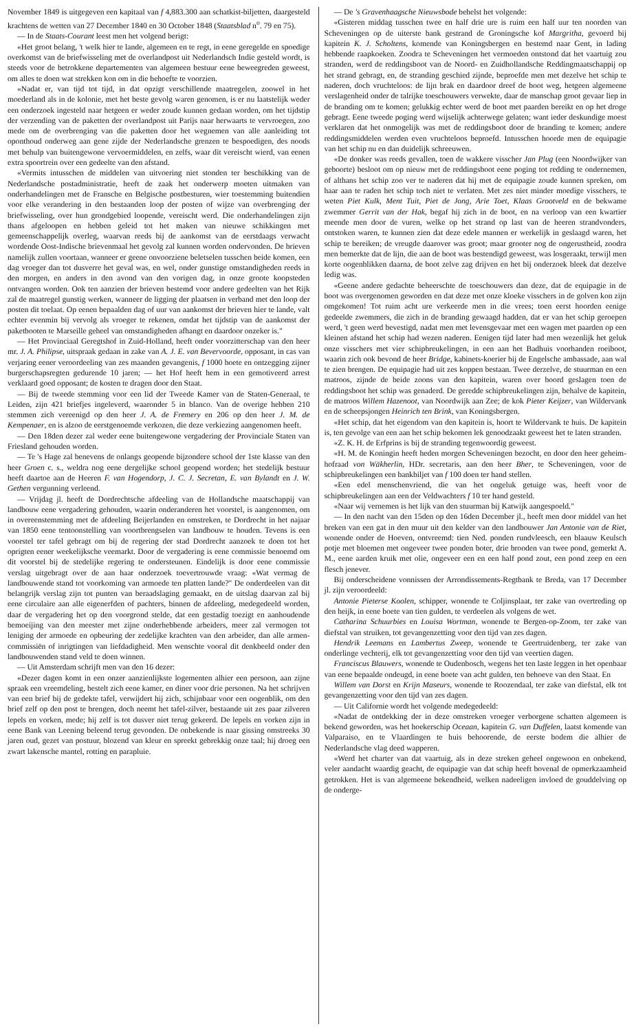November 1849 is uitgegeven een kapitaal van f 4,883.300 aan schatkist-biljetten, daargesteld krachtens de wetten van 27 December 1840 en 30 October 1848 (Staatsblad n<sup>o</sup>. 79 en 75).
— In de Staats-Courant leest men het volgend berigt:
«Het groot belang, 't welk hier te lande, algemeen en te regt, in eene geregelde en spoedige overkomst van de briefwisseling met de overlandpost uit Nederlandsch Indie gesteld wordt, is steeds voor de betrokkene departementen van algemeen bestuur eene beweegreden geweest, om alles te doen wat strekken kon om in die behoefte te voorzien.
«Nadat er, van tijd tot tijd, in dat opzigt verschillende maatregelen, zoowel in het moederland als in de kolonie, met het beste gevolg waren genomen, is er nu laatstelijk weder een onderzoek ingesteld naar hetgeen er weder zoude kunnen gedaan worden, om het tijdstip der verzending van de paketten der overlandpost uit Parijs naar herwaarts te vervroegen, zoo mede om de overbrenging van die paketten door het wegnemen van alle aanleiding tot oponthoud onderweg aan gene zijde der Nederlandsche grenzen te bespoedigen, des noods met behulp van buitengewone vervoermiddelen, en zelfs, waar dit vereischt wierd, van eenen extra spoortrein over een gedeelte van den afstand.
«Vermits intusschen de middelen van uitvoering niet stonden ter beschikking van de Nederlandsche postadministratie, heeft de zaak het onderwerp moeten uitmaken van onderhandelingen met de Fransche en Belgische postbesturen, wier toestemming buitendien voor elke verandering in den bestaanden loop der posten of wijze van overbrenging der briefwisseling, over hun grondgebied loopende, vereischt werd. Die onderhandelingen zijn thans afgeloopen en hebben geleid tot het maken van nieuwe schikkingen met gemeenschappelijk overleg, waarvan reeds bij de aankomst van de eerstdaags verwacht wordende Oost-Indische brievenmaal het gevolg zal kunnen worden ondervonden. De brieven namelijk zullen voortaan, wanneer er geene onvoorziene beletselen tusschen beide komen, een dag vroeger dan tot dusverre het geval was, en wel, onder gunstige omstandigheden reeds in den morgen, en anders in den avond van den vorigen dag, in onze groote koopsteden ontvangen worden. Ook ten aanzien der brieven bestemd voor andere gedeelten van het Rijk zal de maatregel gunstig werken, wanneer de ligging der plaatsen in verband met den loop der posten dit toelaat. Op eenen bepaalden dag of uur van aankomst der brieven hier te lande, valt echter evenmin bij vervolg als vroeger te rekenen, omdat het tijdstip van de aankomst der paketbooten te Marseille geheel van omstandigheden afhangt en daardoor onzeker is."
— Het Provinciaal Geregtshof in Zuid-Holland, heeft onder voorzitterschap van den heer mr. J. A. Philipse, uitspraak gedaan in zake van A. J. E. van Bevervoorde, opposant, in cas van verjaring eener veroordeeling van zes maanden gevangenis, f 1000 boete en ontzegging zijner burgerschapsregten gedurende 10 jaren; — het Hof heeft hem in een gemotiveerd arrest verklaard goed opposant; de kosten te dragen door den Staat.
— Bij de tweede stemming voor een lid der Tweede Kamer van de Staten-Generaal, te Leiden, zijn 421 briefjes ingeleverd, waaronder 5 in blanco. Van de overige hebben 210 stemmen zich vereenigd op den heer J. A. de Fremery en 206 op den heer J. M. de Kempenaer, en is alzoo de eerstgenoemde verkozen, die deze verkiezing aangenomen heeft.
— Den 18den dezer zal weder eene buitengewone vergadering der Provinciale Staten van Friesland gehouden worden.
— Te 's Hage zal benevens de onlangs geopende bijzondere school der 1ste klasse van den heer Groen c. s., weldra nog eene dergelijke school geopend worden; het stedelijk bestuur heeft daartoe aan de Heeren F. van Hogendorp, J. C. J. Secretan, E. van Bylandt en J. W. Gethen vergunning verleend.
— Vrijdag jl. heeft de Dordrechtsche afdeeling van de Hollandsche maatschappij van landbouw eene vergadering gehouden, waarin onderanderen het voorstel, is aangenomen, om in overeenstemming met de afdeeling Beijerlanden en omstreken, te Dordrecht in het najaar van 1850 eene tentoonstelling van voortbrengselen van landbouw te houden. Tevens is een voorstel ter tafel gebragt om bij de regering der stad Dordrecht aanzoek te doen tot het oprigten eener weekelijksche veemarkt. Door de vergadering is eene commissie benoemd om dit voorstel bij de stedelijke regering te ondersteunen. Eindelijk is door eene commissie verslag uitgebragt over de aan haar onderzoek toevertrouwde vraag: «Wat vermag de landbouwende stand tot voorkoming van armoede ten platten lande?" De onderdeelen van dit belangrijk verslag zijn tot punten van beraadslaging gemaakt, en de uitslag daarvan zal bij eene circulaire aan alle eigenerfden of pachters, binnen de afdeeling, medegedeeld worden, daar de vergadering het op den voorgrond stelde, dat een gestadig toezigt en aanhoudende bemoeijing van den meester met zijne onderhebbende arbeiders, meer zal vermogen tot leniging der armoede en opbeuring der zedelijke krachten van den arbeider, dan alle armen-commissiën of inrigtingen van liefdadigheid. Men wenschte vooral dit denkbeeld onder den landbouwenden stand veld te doen winnen.
— Uit Amsterdam schrijft men van den 16 dezer:
«Dezer dagen komt in een onzer aanzienlijkste logementen alhier een persoon, aan zijne spraak een vreemdeling, bestelt zich eene kamer, en diner voor drie personen. Na het schrijven van een brief bij de gedekte tafel, verwijdert hij zich, schijnbaar voor een oogenblik, om den brief zelf op den post te brengen, doch neemt het tafel-zilver, bestaande uit zes paar zilveren lepels en vorken, mede; hij zelf is tot dusver niet terug gekeerd. De lepels en vorken zijn in eene Bank van Leening beleend terug gevonden. De onbekende is naar gissing omstreeks 30 jaren oud, gezet van postuur, blozend van kleur en spreekt gebrekkig onze taal; hij droeg een zwart lakensche mantel, rotting en parapluie.
— De 's Gravenhaagsche Nieuwsbode behelst het volgende:
«Gisteren middag tusschen twee en half drie ure is ruim een half uur ten noorden van Scheveningen op de uiterste bank gestrand de Groningsche kof Margritha, gevoerd bij kapitein K. J. Scholtens, komende van Koningsbergen en bestemd naar Gent, in lading hebbende raapkoeken. Zoodra te Scheveningen het vermoeden ontstond dat het vaartuig zou stranden, werd de reddingsboot van de Noord- en Zuidhollandsche Reddingmaatschappij op het strand gebragt, en, de stranding geschied zijnde, beproefde men met dezelve het schip te naderen, doch vruchteloos: de lijn brak en daardoor dreef de boot weg, hetgeen algemeene verslagenheid onder de talrijke toeschouwers verwekte, daar de manschap groot gevaar liep in de branding om te komen; gelukkig echter werd de boot met paarden bereikt en op het droge gebragt. Eene tweede poging werd wijselijk achterwege gelaten; want ieder deskundige moest verklaren dat het onmogelijk was met de reddingsboot door de branding te komen; andere reddingsmiddelen werden even vruchteloos beproefd. Intusschen hoorde men de equipagie van het schip nu en dan duidelijk schreeuwen.
«De donker was reeds gevallen, toen de wakkere visscher Jan Plug (een Noordwijker van geboorte) besloot om op nieuw met de reddingsboot eene poging tot redding te ondernemen, of althans het schip zoo ver te naderen dat hij met de equipagie zoude kunnen spreken, om haar aan te raden het schip toch niet te verlaten. Met zes niet minder moedige visschers, te weten Piet Kulk, Ment Tuit, Piet de Jong, Arie Toet, Klaas Grootveld en de bekwame zwemmer Gerrit van der Hak, begaf hij zich in de boot, en na verloop van een kwartier meende men door de vuren, welke op het strand op last van de heeren strandvonders, ontstoken waren, te kunnen zien dat deze edele mannen er werkelijk in geslaagd waren, het schip te bereiken; de vreugde daarover was groot; maar grooter nog de ongerustheid, zoodra men bemerkte dat de lijn, die aan de boot was bestendigd geweest, was losgeraakt, terwijl men korte oogenblikken daarna, de boot zelve zag drijven en het bij onderzoek bleek dat dezelve ledig was.
«Geene andere gedachte beheerschte de toeschouwers dan deze, dat de equipagie in de boot was overgenomen geworden en dat deze met onze kloeke visschers in de golven kon zijn omgekomen! Tot ruim acht ure verkeerde men in die vrees; toen eerst hoorden eenige gedeelde zwemmers, die zich in de branding gewaagd hadden, dat er van het schip geroepen werd, 't geen werd bevestigd, nadat men met levensgevaar met een wagen met paarden op een kleinen afstand het schip had wezen naderen. Eenigen tijd later had men wezenlijk het geluk onze visschers met vier schipbreukelingen, in een aan het Badhuis voorhanden roeiboot, waarin zich ook bevond de heer Bridge, kabinets-koerier bij de Engelsche ambassade, aan wal te zien brengen. De equipagie had uit zes koppen bestaan. Twee derzelve, de stuurman en een matroos, zijnde de beide zoons van den kapitein, waren over boord geslagen toen de reddingsboot het schip was genaderd. De geredde schipbreukelingen zijn, behalve de kapitein, de matroos Willem Hazenoot, van Noordwijk aan Zee; de kok Pieter Keijzer, van Wildervank en de scheepsjongen Heinrich ten Brink, van Koningsbergen.
«Het schip, dat het eigendom van den kapitein is, hoort te Wildervank te huis. De kapitein is, ten gevolge van een aan het schip bekomen lek genoodzaakt geweest het te laten stranden.
«Z. K. H. de Erfprins is bij de stranding tegenwoordig geweest.
«H. M. de Koningin heeft heden morgen Scheveningen bezocht, en door den heer geheim-hofraad von Wäkherlin, HDr. secretaris, aan den heer Bher, te Scheveningen, voor de schipbreukelingen een bankbiljet van f 100 doen ter hand stellen.
«Een edel menschenvriend, die van het ongeluk getuige was, heeft voor de schipbreukelingen aan een der Veldwachters f 10 ter hand gesteld.
«Naar wij vernemen is het lijk van den stuurman bij Katwijk aangespoeld."
— In den nacht van den 15den op den 16den December jl., heeft men door middel van het breken van een gat in den muur uit den kelder van den landbouwer Jan Antonie van de Riet, wonende onder de Hoeven, ontvreemd: tien Ned. ponden rundvleesch, een blaauw Keulsch potje met bloemen met ongeveer twee ponden boter, drie brooden van twee pond, gemerkt A. M., eene aarden kruik met olie, ongeveer een en een half pond zout, een pond zeep en een flesch jenever.
Bij onderscheidene vonnissen der Arrondissements-Regtbank te Breda, van 17 December jl. zijn veroordeeld:
Antonie Pieterse Koolen, schipper, wonende te Coljinsplaat, ter zake van overtreding op den heijk, in eene boete van tien gulden, te verdeelen als volgens de wet.
Catharina Schuurbies en Louisa Wortman, wonende te Bergen-op-Zoom, ter zake van diefstal van struiken, tot gevangenzetting voor den tijd van zes dagen.
Hendrik Leemans en Lambertus Zweep, wonende te Geertruidenberg, ter zake van onderlinge vechterij, elk tot gevangenzetting voor den tijd van veertien dagen.
Franciscus Blauwers, wonende te Oudenbosch, wegens het ten laste leggen in het openbaar van eene bepaalde ondeugd, in eene boete van acht gulden, ten behoeve van den Staat. En
Willem van Dorst en Krijn Maseurs, wonende te Roozendaal, ter zake van diefstal, elk tot gevangenzetting voor den tijd van zes dagen.
— Uit Californie wordt het volgende medegedeeld:
«Nadat de ontdekking der in deze omstreken vroeger verborgene schatten algemeen is bekend geworden, was het hoekerschip Oceaan, kapitein G. van Duffelen, laatst komende van Valparaiso, en te Vlaardingen te huis behoorende, de eerste bodem die alhier de Nederlandsche vlag deed wapperen.
«Werd het charter van dat vaartuig, als in deze streken geheel ongewoon en onbekend, veler aandacht waardig geacht, de equipagie van dat schip heeft bovenal de opmerkzaamheid getrokken. Het is van algemeene bekendheid, welken nadeeligen invloed de gouddelving op de onderge-